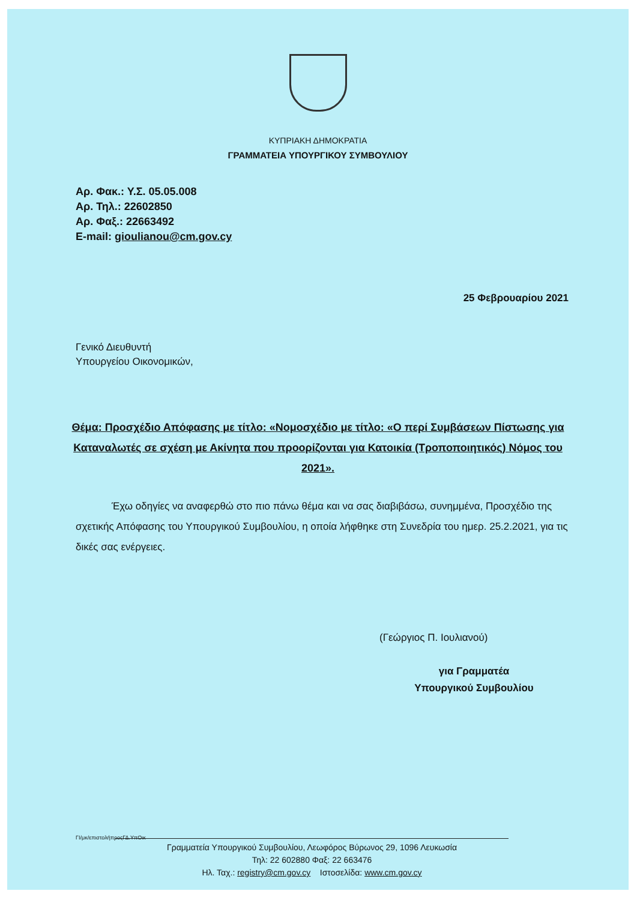ΚΥΠΡΙΑΚΗ ΔΗΜΟΚΡΑΤΙΑ
ΓΡΑΜΜΑΤΕΙΑ ΥΠΟΥΡΓΙΚΟΥ ΣΥΜΒΟΥΛΙΟΥ
Αρ. Φακ.: Υ.Σ. 05.05.008
Αρ. Τηλ.: 22602850
Αρ. Φαξ.: 22663492
E-mail: gioulianou@cm.gov.cy
25 Φεβρουαρίου 2021
Γενικό Διευθυντή
Υπουργείου Οικονομικών,
Θέμα: Προσχέδιο Απόφασης με τίτλο: «Νομοσχέδιο με τίτλο: «Ο περί Συμβάσεων Πίστωσης για Καταναλωτές σε σχέση με Ακίνητα που προορίζονται για Κατοικία (Τροποποιητικός) Νόμος του 2021».
Έχω οδηγίες να αναφερθώ στο πιο πάνω θέμα και να σας διαβιβάσω, συνημμένα, Προσχέδιο της σχετικής Απόφασης του Υπουργικού Συμβουλίου, η οποία λήφθηκε στη Συνεδρία του ημερ. 25.2.2021, για τις δικές σας ενέργειες.
(Γεώργιος Π. Ιουλιανού)
για Γραμματέα
Υπουργικού Συμβουλίου
ΓΙ/μκ/επιστολήπροςΓΔ.ΥπΟικ
Γραμματεία Υπουργικού Συμβουλίου, Λεωφόρος Βύρωνος 29, 1096 Λευκωσία
Τηλ: 22 602880 Φαξ: 22 663476
Ηλ. Ταχ.: registry@cm.gov.cy Ιστοσελίδα: www.cm.gov.cy